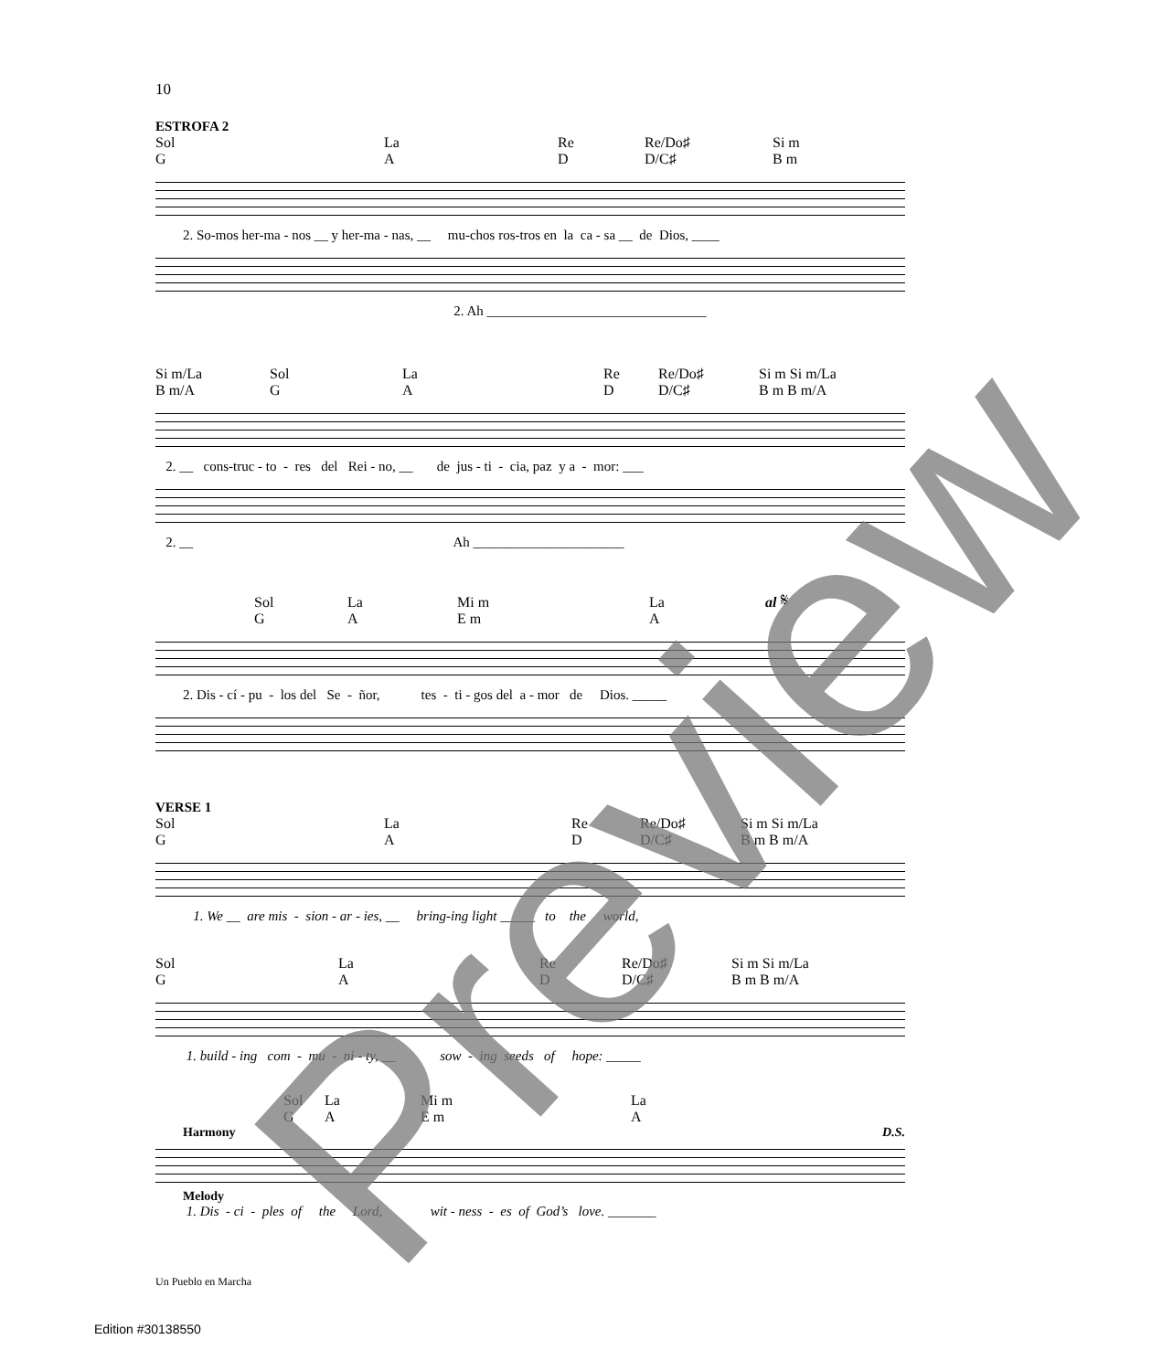10
ESTROFA 2
Sol
G La
A Re
D Re/Do♯
D/C♯ Si m
B m
2. So-mos her-ma - nos __ y her-ma - nas, __ mu-chos ros-tros en la ca - sa __ de Dios, ____
2. Ah ________________________________
Si m/La
B m/A Sol
G La
A Re
D Re/Do♯
D/C♯ Si m Si m/La
B m B m/A
2. __ cons-truc - to - res del Rei - no, __ de jus - ti - cia, paz y a - mor: ___
2. __ Ah ______________________
Sol
G La
A Mi m
E m La
A al 𝄋
2. Dis - cí - pu - los del Se - ñor, tes - ti - gos del a - mor de Dios. _____
VERSE 1
Sol
G La
A Re
D Re/Do♯
D/C♯ Si m Si m/La
B m B m/A
1. We __ are mis - sion - ar - ies, __ bring-ing light _____ to the world,
Sol
G La
A Re
D Re/Do♯
D/C♯ Si m Si m/La
B m B m/A
1. build - ing com - mu - ni - ty, __ sow - ing seeds of hope: _____
Sol
G La
A Mi m
E m La
A
Harmony D.S.
Melody
1. Dis - ci - ples of the Lord, wit - ness - es of God’s love. _______
Un Pueblo en Marcha
Edition #30138550
Preview